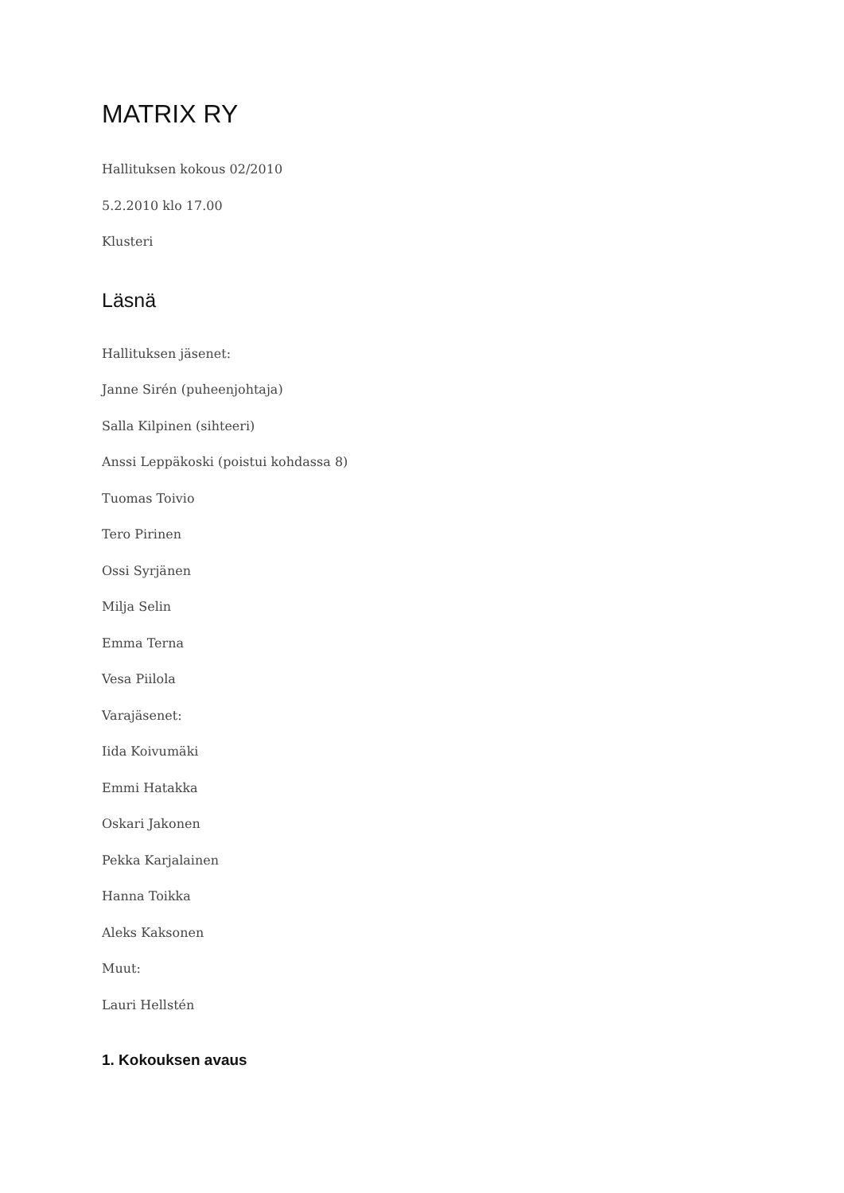MATRIX RY
Hallituksen kokous 02/2010
5.2.2010 klo 17.00
Klusteri
Läsnä
Hallituksen jäsenet:
Janne Sirén (puheenjohtaja)
Salla Kilpinen (sihteeri)
Anssi Leppäkoski (poistui kohdassa 8)
Tuomas Toivio
Tero Pirinen
Ossi Syrjänen
Milja Selin
Emma Terna
Vesa Piilola
Varajäsenet:
Iida Koivumäki
Emmi Hatakka
Oskari Jakonen
Pekka Karjalainen
Hanna Toikka
Aleks Kaksonen
Muut:
Lauri Hellstén
1. Kokouksen avaus